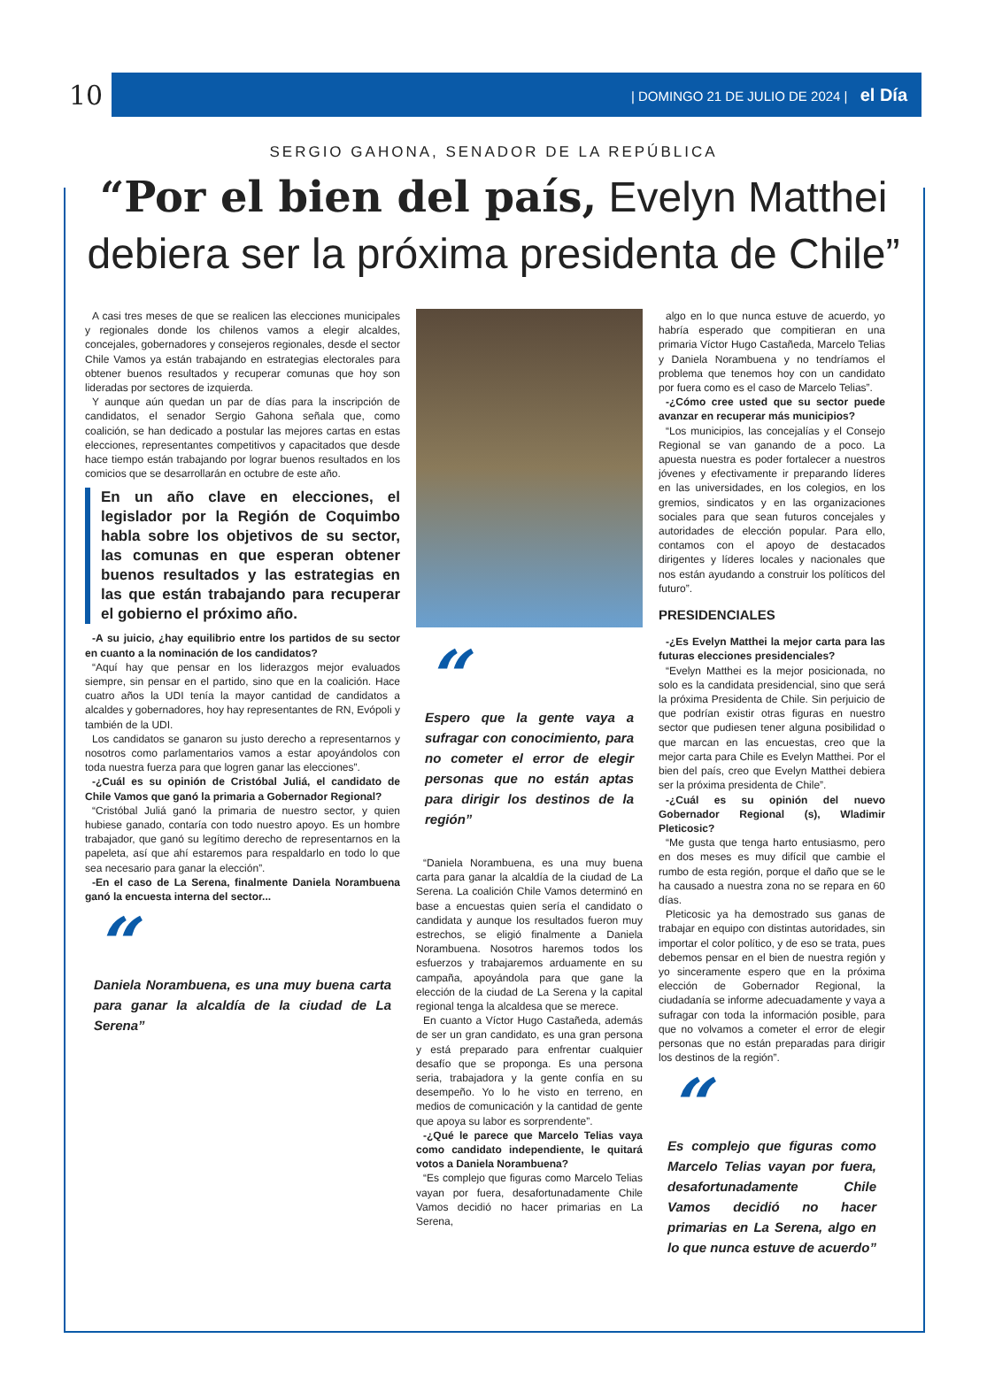10
| DOMINGO 21 DE JULIO DE 2024 | el Día
SERGIO GAHONA, SENADOR DE LA REPÚBLICA
“Por el bien del país, Evelyn Matthei debiera ser la próxima presidenta de Chile”
A casi tres meses de que se realicen las elecciones municipales y regionales donde los chilenos vamos a elegir alcaldes, concejales, gobernadores y consejeros regionales, desde el sector Chile Vamos ya están trabajando en estrategias electorales para obtener buenos resultados y recuperar comunas que hoy son lideradas por sectores de izquierda.
Y aunque aún quedan un par de días para la inscripción de candidatos, el senador Sergio Gahona señala que, como coalición, se han dedicado a postular las mejores cartas en estas elecciones, representantes competitivos y capacitados que desde hace tiempo están trabajando por lograr buenos resultados en los comicios que se desarrollarán en octubre de este año.
En un año clave en elecciones, el legislador por la Región de Coquimbo habla sobre los objetivos de su sector, las comunas en que esperan obtener buenos resultados y las estrategias en las que están trabajando para recuperar el gobierno el próximo año.
-A su juicio, ¿hay equilibrio entre los partidos de su sector en cuanto a la nominación de los candidatos?
“Aquí hay que pensar en los liderazgos mejor evaluados siempre, sin pensar en el partido, sino que en la coalición. Hace cuatro años la UDI tenía la mayor cantidad de candidatos a alcaldes y gobernadores, hoy hay representantes de RN, Evópoli y también de la UDI.
Los candidatos se ganaron su justo derecho a representarnos y nosotros como parlamentarios vamos a estar apoyándolos con toda nuestra fuerza para que logren ganar las elecciones”.
-¿Cuál es su opinión de Cristóbal Juliá, el candidato de Chile Vamos que ganó la primaria a Gobernador Regional?
“Cristóbal Juliá ganó la primaria de nuestro sector, y quien hubiese ganado, contaría con todo nuestro apoyo. Es un hombre trabajador, que ganó su legítimo derecho de representarnos en la papeleta, así que ahí estaremos para respaldarlo en todo lo que sea necesario para ganar la elección”.
-En el caso de La Serena, finalmente Daniela Norambuena ganó la encuesta interna del sector...
“
Daniela Norambuena, es una muy buena carta para ganar la alcaldía de la ciudad de La Serena”
“
Espero que la gente vaya a sufragar con conocimiento, para no cometer el error de elegir personas que no están aptas para dirigir los destinos de la región”
“Daniela Norambuena, es una muy buena carta para ganar la alcaldía de la ciudad de La Serena. La coalición Chile Vamos determinó en base a encuestas quien sería el candidato o candidata y aunque los resultados fueron muy estrechos, se eligió finalmente a Daniela Norambuena. Nosotros haremos todos los esfuerzos y trabajaremos arduamente en su campaña, apoyándola para que gane la elección de la ciudad de La Serena y la capital regional tenga la alcaldesa que se merece.
En cuanto a Víctor Hugo Castañeda, además de ser un gran candidato, es una gran persona y está preparado para enfrentar cualquier desafío que se proponga. Es una persona seria, trabajadora y la gente confía en su desempeño. Yo lo he visto en terreno, en medios de comunicación y la cantidad de gente que apoya su labor es sorprendente”.
-¿Qué le parece que Marcelo Telias vaya como candidato independiente, le quitará votos a Daniela Norambuena?
“Es complejo que figuras como Marcelo Telias vayan por fuera, desafortunadamente Chile Vamos decidió no hacer primarias en La Serena,
algo en lo que nunca estuve de acuerdo, yo habría esperado que compitieran en una primaria Víctor Hugo Castañeda, Marcelo Telias y Daniela Norambuena y no tendríamos el problema que tenemos hoy con un candidato por fuera como es el caso de Marcelo Telias”.
-¿Cómo cree usted que su sector puede avanzar en recuperar más municipios?
“Los municipios, las concejalías y el Consejo Regional se van ganando de a poco. La apuesta nuestra es poder fortalecer a nuestros jóvenes y efectivamente ir preparando líderes en las universidades, en los colegios, en los gremios, sindicatos y en las organizaciones sociales para que sean futuros concejales y autoridades de elección popular. Para ello, contamos con el apoyo de destacados dirigentes y líderes locales y nacionales que nos están ayudando a construir los políticos del futuro”.
PRESIDENCIALES
-¿Es Evelyn Matthei la mejor carta para las futuras elecciones presidenciales?
“Evelyn Matthei es la mejor posicionada, no solo es la candidata presidencial, sino que será la próxima Presidenta de Chile. Sin perjuicio de que podrían existir otras figuras en nuestro sector que pudiesen tener alguna posibilidad o que marcan en las encuestas, creo que la mejor carta para Chile es Evelyn Matthei. Por el bien del país, creo que Evelyn Matthei debiera ser la próxima presidenta de Chile”.
-¿Cuál es su opinión del nuevo Gobernador Regional (s), Wladimir Pleticosic?
“Me gusta que tenga harto entusiasmo, pero en dos meses es muy difícil que cambie el rumbo de esta región, porque el daño que se le ha causado a nuestra zona no se repara en 60 días.
Pleticosic ya ha demostrado sus ganas de trabajar en equipo con distintas autoridades, sin importar el color político, y de eso se trata, pues debemos pensar en el bien de nuestra región y yo sinceramente espero que en la próxima elección de Gobernador Regional, la ciudadanía se informe adecuadamente y vaya a sufragar con toda la información posible, para que no volvamos a cometer el error de elegir personas que no están preparadas para dirigir los destinos de la región”.
“
Es complejo que figuras como Marcelo Telias vayan por fuera, desafortunadamente Chile Vamos decidió no hacer primarias en La Serena, algo en lo que nunca estuve de acuerdo”